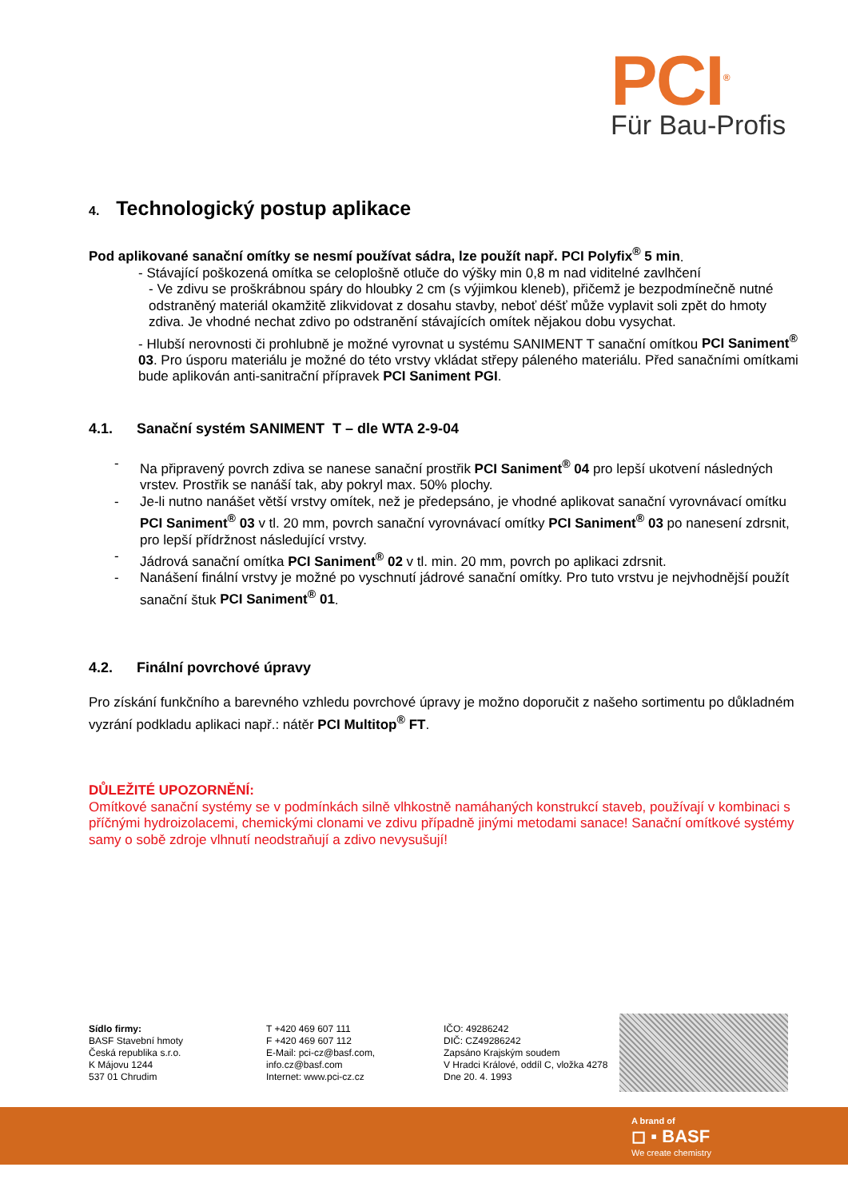PCI<sup>®</sup>
Für Bau-Profis
4. Technologický postup aplikace
Pod aplikované sanační omítky se nesmí používat sádra, lze použít např. PCI Polyfix<sup>®</sup> 5 min.
- Stávající poškozená omítka se celoplošně otluče do výšky min 0,8 m nad viditelné zavlhčení
- Ve zdivu se proškrábnou spáry do hloubky 2 cm (s výjimkou kleneb), přičemž je bezpodmínečně nutné odstraněný materiál okamžitě zlikvidovat z dosahu stavby, neboť déšť může vyplavit soli zpět do hmoty zdiva. Je vhodné nechat zdivo po odstranění stávajících omítek nějakou dobu vysychat.
- Hlubší nerovnosti či prohlubně je možné vyrovnat u systému SANIMENT T sanační omítkou PCI Saniment<sup>®</sup> 03. Pro úsporu materiálu je možné do této vrstvy vkládat střepy páleného materiálu. Před sanačními omítkami bude aplikován anti-sanitrační přípravek PCI Saniment PGI.
4.1. Sanační systém SANIMENT T – dle WTA 2-9-04
- Na připravený povrch zdiva se nanese sanační prostřik PCI Saniment<sup>®</sup> 04 pro lepší ukotvení následných vrstev. Prostřik se nanáší tak, aby pokryl max. 50% plochy.
- Je-li nutno nanášet větší vrstvy omítek, než je předepsáno, je vhodné aplikovat sanační vyrovnávací omítku PCI Saniment<sup>®</sup> 03 v tl. 20 mm, povrch sanační vyrovnávací omítky PCI Saniment<sup>®</sup> 03 po nanesení zdrsnit, pro lepší přídržnost následující vrstvy.
- Jádrová sanační omítka PCI Saniment<sup>®</sup> 02 v tl. min. 20 mm, povrch po aplikaci zdrsnit.
- Nanášení finální vrstvy je možné po vyschnutí jádrové sanační omítky. Pro tuto vrstvu je nejvhodnější použít sanační štuk PCI Saniment<sup>®</sup> 01.
4.2. Finální povrchové úpravy
Pro získání funkčního a barevného vzhledu povrchové úpravy je možno doporučit z našeho sortimentu po důkladném vyzrání podkladu aplikaci např.: nátěr PCI Multitop<sup>®</sup> FT.
DŮLEŽITÉ UPOZORNĚNÍ:
Omítkové sanační systémy se v podmínkách silně vlhkostně namáhaných konstrukcí staveb, používají v kombinaci s příčnými hydroizolacemi, chemickými clonami ve zdivu případně jinými metodami sanace! Sanační omítkové systémy samy o sobě zdroje vlhnutí neodstraňují a zdivo nevysušují!
Sídlo firmy:
BASF Stavební hmoty
Česká republika s.r.o.
K Májovu 1244
537 01 Chrudim
T +420 469 607 111
F +420 469 607 112
E-Mail: pci-cz@basf.com,
info.cz@basf.com
Internet: www.pci-cz.cz
IČO: 49286242
DIČ: CZ49286242
Zapsáno Krajským soudem
V Hradci Králové, oddíl C, vložka 4278
Dne 20. 4. 1993
A brand of
◻ ▪ BASF
We create chemistry